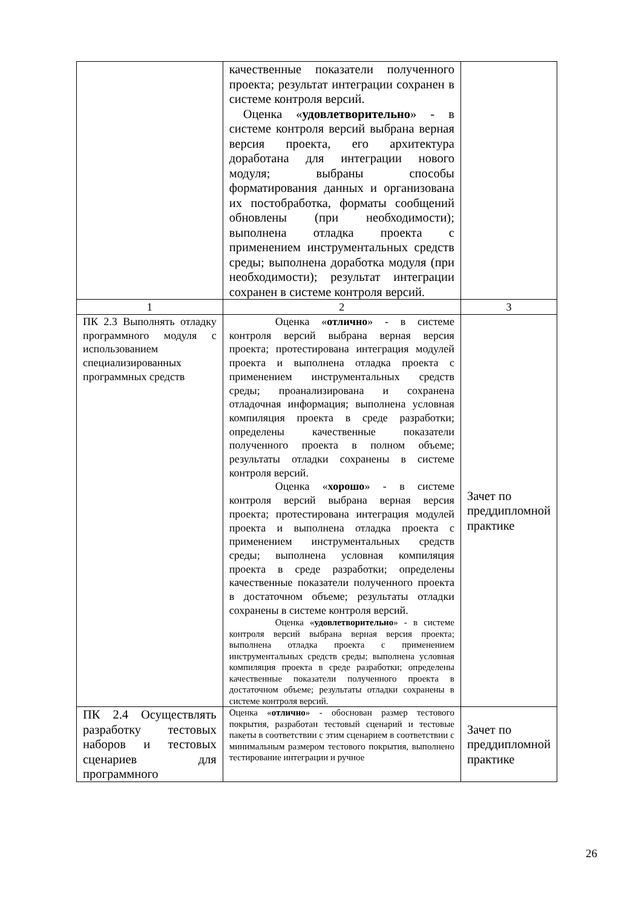| | качественные показатели полученного проекта; результат интеграции сохранен в системе контроля версий. Оценка « удовлетворительно » - в системе контроля версий выбрана верная версия проекта, его архитектура доработана для интеграции нового модуля; выбраны способы форматирования данных и организована их постобработка, форматы сообщений обновлены (при необходимости); выполнена отладка проекта с применением инструментальных средств среды; выполнена доработка модуля (при необходимости); результат интеграции сохранен в системе контроля версий. | |
| 1 | 2 | 3 |
| ПК 2.3 Выполнять отладку программного модуля с использованием специализированных программных средств | Оценка « отлично » - в системе контроля версий выбрана верная версия проекта; протестирована интеграция модулей проекта и выполнена отладка проекта с применением инструментальных средств среды; проанализирована и сохранена отладочная информация; выполнена условная компиляция проекта в среде разработки; определены качественные показатели полученного проекта в полном объеме; результаты отладки сохранены в системе контроля версий. Оценка « хорошо » - в системе контроля версий выбрана верная версия проекта; протестирована интеграция модулей проекта и выполнена отладка проекта с применением инструментальных средств среды; выполнена условная компиляция проекта в среде разработки; определены качественные показатели полученного проекта в достаточном объеме; результаты отладки сохранены в системе контроля версий. Оценка « удовлетворительно » - в системе контроля версий выбрана верная версия проекта; выполнена отладка проекта с применением инструментальных средств среды; выполнена условная компиляция проекта в среде разработки; определены качественные показатели полученного проекта в достаточном объеме; результаты отладки сохранены в системе контроля версий. | Зачет по преддипломной практике |
| ПК 2.4 Осуществлять разработку тестовых наборов и тестовых сценариев для программного | Оценка « отлично » - обоснован размер тестового покрытия, разработан тестовый сценарий и тестовые пакеты в соответствии с этим сценарием в соответствии с минимальным размером тестового покрытия, выполнено тестирование интеграции и ручное | Зачет по преддипломной практике |
26